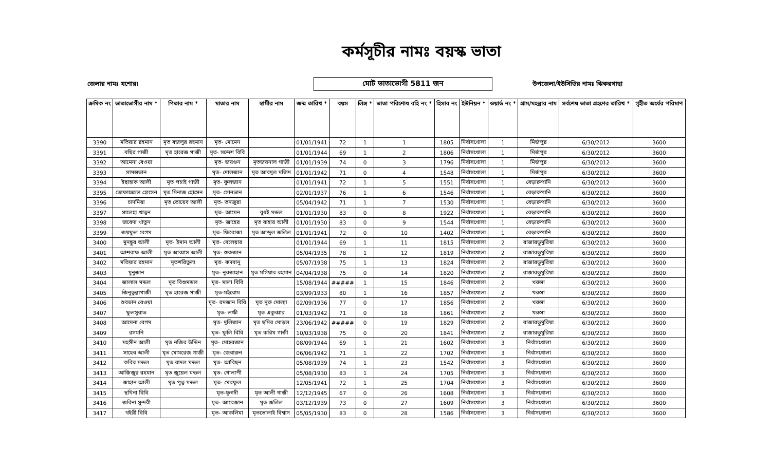কর্মসূচীর নামঃ বয়স্ক ভাতা
জেলার নামঃ যশোর।
মোট ভাতাভোগী 5811 জন
উপজেলা/ইউসিডির নামঃ ঝিকরগাছা
| ক্রমিক নং | ভাতাভোগীর নাম * | পিতার নাম * | মাতার নাম | স্বামীর নাম | জন্ম তারিখ * | বয়স | লিঙ্গ * | ভাতা পরিশোধ বহি নং * | হিসাব নং | ইউনিয়ন * | ওয়ার্ড নং * | গ্রাম/মহল্লার নাম | সর্বশেষ ভাতা গ্রহণের তারিখ * | গৃহীত অর্থের পরিমাণ |
| --- | --- | --- | --- | --- | --- | --- | --- | --- | --- | --- | --- | --- | --- | --- |
| 3390 | মতিয়ার রহমান | মৃত বজলুর রহমান | মৃত- মোমেন | | 01/01/1941 | 72 | 1 | 1 | 1805 | নির্বাসখোলা | 1 | মির্জপুর | 6/30/2012 | 3600 |
| 3391 | বছির গাজী | মৃত হারেজ গাজী | মৃত- সন্দেশ বিবি | | 01/01/1944 | 69 | 1 | 2 | 1806 | নির্বাসখোলা | 1 | মির্জপুর | 6/30/2012 | 3600 |
| 3392 | আমেনা বেওয়া | | মৃত- জয়গুন | মৃতজয়নাল গাজী | 01/01/1939 | 74 | 0 | 3 | 1796 | নির্বাসখোলা | 1 | মির্জপুর | 6/30/2012 | 3600 |
| 3393 | সামন্তভান | | মৃত- দোলজান | মৃত আবদুল মজিদ | 01/01/1942 | 71 | 0 | 4 | 1548 | নির্বাসখোলা | 1 | মির্জপুর | 6/30/2012 | 3600 |
| 3394 | ইছাহাক আলী | মৃত পচাই গাজী | মৃত- ফুলজান | | 01/01/1941 | 72 | 1 | 5 | 1551 | নির্বাসখোলা | 1 | বেড়ারুপানি | 6/30/2012 | 3600 |
| 3395 | তোফাজ্জেল হোসেন | মৃত মিনাজ হোসেন | মৃত- সোনভান | | 02/01/1937 | 76 | 1 | 6 | 1546 | নির্বাসখোলা | 1 | বেড়ারুপানি | 6/30/2012 | 3600 |
| 3396 | চাদমিয়া | মৃত তোয়েব আলী | মৃত- তনজুরা | | 05/04/1942 | 71 | 1 | 7 | 1530 | নির্বাসখোলা | 1 | বেড়ারুপানি | 6/30/2012 | 3600 |
| 3397 | সালেহা খাতুন | | মৃত- আমেন | বুধই মন্ডল | 01/01/1930 | 83 | 0 | 8 | 1922 | নির্বাসখোলা | 1 | বেড়ারুপানি | 6/30/2012 | 3600 |
| 3398 | জবেদা খাতুন | | মৃত- জাহের | মৃত বাহার আলী | 01/01/1930 | 83 | 0 | 9 | 1544 | নির্বাসখোলা | 1 | বেড়ারুপানি | 6/30/2012 | 3600 |
| 3399 | জয়ফুল বেগম | | মৃত- ফিরোজা | মৃত আব্দুল জলিল | 01/01/1941 | 72 | 0 | 10 | 1402 | নির্বাসখোলা | 1 | বেড়ারুপানি | 6/30/2012 | 3600 |
| 3400 | মুনছুর আলী | মৃত- ইমান আলী | মৃত- বেলেয়ার | | 01/01/1944 | 69 | 1 | 11 | 1815 | নির্বাসখোলা | 2 | রাজারডুমুরিয়া | 6/30/2012 | 3600 |
| 3401 | আশরাফ আলী | মৃত আব্বাস আলী | মৃত- শুকজান | | 05/04/1935 | 78 | 1 | 12 | 1819 | নির্বাসখোলা | 2 | রাজারডুমুরিয়া | 6/30/2012 | 3600 |
| 3402 | মতিয়ার রহমান | মৃতশরিতুল্য | মৃত- কদবানু | | 05/07/1938 | 75 | 1 | 13 | 1824 | নির্বাসখোলা | 2 | রাজারডুমুরিয়া | 6/30/2012 | 3600 |
| 3403 | মুনুজান | | মৃত- নুরজাহান | মৃত মসিয়ার রহমান | 04/04/1938 | 75 | 0 | 14 | 1820 | নির্বাসখোলা | 2 | রাজারডুমুরিয়া | 6/30/2012 | 3600 |
| 3404 | জালাল মন্ডল | মৃত বিশুমন্ডল | মৃত- মালা বিবি | | 15/08/1944 | ##### | 1 | 15 | 1846 | নির্বাসখোলা | 2 | খরুসা | 6/30/2012 | 3600 |
| 3405 | জিনুতুল্লাগাজী | মৃত হারেজ গাজী | মৃত-মইরোম | | 03/09/1933 | 80 | 1 | 16 | 1857 | নির্বাসখোলা | 2 | খরুসা | 6/30/2012 | 3600 |
| 3406 | শুবভান বেওয়া | | মৃত- রমজান বিবি | মৃত নুরু মোল্যা | 02/09/1936 | 77 | 0 | 17 | 1856 | নির্বাসখোলা | 2 | খরুসা | 6/30/2012 | 3600 |
| 3407 | ফুলসুরাত | | মৃত- লক্ষী | মৃত একুব্বার | 01/03/1942 | 71 | 0 | 18 | 1861 | নির্বাসখোলা | 2 | খরুসা | 6/30/2012 | 3600 |
| 3408 | আমেনা বেগম | | মৃত- দুলিজান | মৃত ছমির মোড়ল | 23/06/1942 | ##### | 0 | 19 | 1829 | নির্বাসখোলা | 2 | রাজারডুমুরিয়া | 6/30/2012 | 3600 |
| 3409 | রসমনি | | মৃত- ফুলি বিবি | মৃত করিম গাজী | 10/03/1938 | 75 | 0 | 20 | 1841 | নির্বাসখোলা | 2 | রাজারডুমুরিয়া | 6/30/2012 | 3600 |
| 3410 | মহসীন আলী | মৃত নজির উদ্দিন | মৃত- মোহরজান | | 08/09/1944 | 69 | 1 | 21 | 1602 | নির্বাসখোলা | 3 | নির্বাসখোলা | 6/30/2012 | 3600 |
| 3411 | সাহেব আলী | মৃত মোমরেজ গাজী | মৃত- জেবারুন | | 06/06/1942 | 71 | 1 | 22 | 1702 | নির্বাসখোলা | 3 | নির্বাসখোলা | 6/30/2012 | 3600 |
| 3412 | কবির মন্ডল | মৃত বাদল মন্ডল | মৃত- আবিছন | | 05/08/1939 | 74 | 1 | 23 | 1542 | নির্বাসখোলা | 3 | নির্বাসখোলা | 6/30/2012 | 3600 |
| 3413 | আজিজুর রহমান | মৃত জুয়েল মন্ডল | মৃত- গোলাপী | | 05/08/1930 | 83 | 1 | 24 | 1705 | নির্বাসখোলা | 3 | নির্বাসখোলা | 6/30/2012 | 3600 |
| 3414 | জাহান আলী | মৃত পুতু মন্ডল | মৃত- মেরফুল | | 12/05/1941 | 72 | 1 | 25 | 1704 | নির্বাসখোলা | 3 | নির্বাসখোলা | 6/30/2012 | 3600 |
| 3415 | ছখিনা বিবি | | মৃত-ফুগদী | মৃত আলী গাজী | 12/12/1945 | 67 | 0 | 26 | 1608 | নির্বাসখোলা | 3 | নির্বাসখোলা | 6/30/2012 | 3600 |
| 3416 | জরিনা সুন্দরী | | মৃত- আবেজান | মৃত জলিল | 03/12/1939 | 73 | 0 | 27 | 1609 | নির্বাসখোলা | 3 | নির্বাসখোলা | 6/30/2012 | 3600 |
| 3417 | খইরী বিবি | | মৃত- আকলিমা | মৃতভোলাই বিশ্বাস | 05/05/1930 | 83 | 0 | 28 | 1586 | নির্বাসখোলা | 3 | নির্বাসখোলা | 6/30/2012 | 3600 |